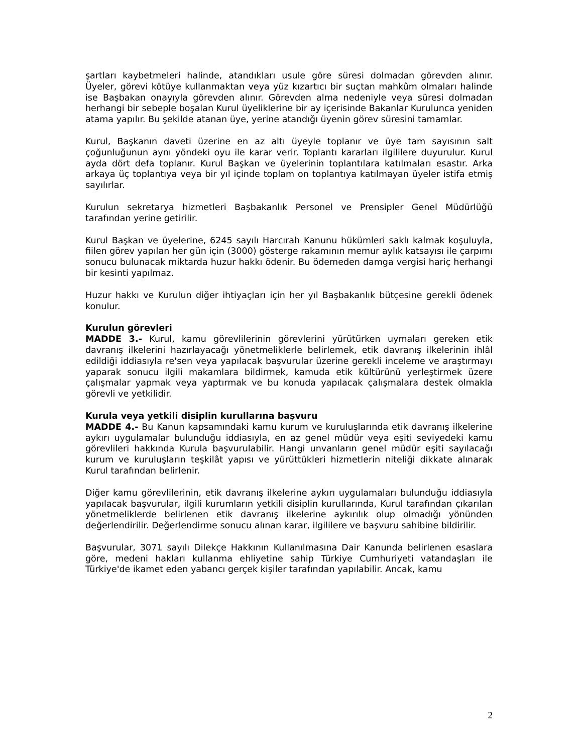şartları kaybetmeleri halinde, atandıkları usule göre süresi dolmadan görevden alınır. Üyeler, görevi kötüye kullanmaktan veya yüz kızartıcı bir suçtan mahkûm olmaları halinde ise Başbakan onayıyla görevden alınır. Görevden alma nedeniyle veya süresi dolmadan herhangi bir sebeple boşalan Kurul üyeliklerine bir ay içerisinde Bakanlar Kurulunca yeniden atama yapılır. Bu şekilde atanan üye, yerine atandığı üyenin görev süresini tamamlar.
Kurul, Başkanın daveti üzerine en az altı üyeyle toplanır ve üye tam sayısının salt çoğunluğunun aynı yöndeki oyu ile karar verir. Toplantı kararları ilgililere duyurulur. Kurul ayda dört defa toplanır. Kurul Başkan ve üyelerinin toplantılara katılmaları esastır. Arka arkaya üç toplantıya veya bir yıl içinde toplam on toplantıya katılmayan üyeler istifa etmiş sayılırlar.
Kurulun sekretarya hizmetleri Başbakanlık Personel ve Prensipler Genel Müdürlüğü tarafından yerine getirilir.
Kurul Başkan ve üyelerine, 6245 sayılı Harcırah Kanunu hükümleri saklı kalmak koşuluyla, fiilen görev yapılan her gün için (3000) gösterge rakamının memur aylık katsayısı ile çarpımı sonucu bulunacak miktarda huzur hakkı ödenir. Bu ödemeden damga vergisi hariç herhangi bir kesinti yapılmaz.
Huzur hakkı ve Kurulun diğer ihtiyaçları için her yıl Başbakanlık bütçesine gerekli ödenek konulur.
Kurulun görevleri
MADDE 3.- Kurul, kamu görevlilerinin görevlerini yürütürken uymaları gereken etik davranış ilkelerini hazırlayacağı yönetmeliklerle belirlemek, etik davranış ilkelerinin ihlâl edildiği iddiasıyla re'sen veya yapılacak başvurular üzerine gerekli inceleme ve araştırmayı yaparak sonucu ilgili makamlara bildirmek, kamuda etik kültürünü yerleştirmek üzere çalışmalar yapmak veya yaptırmak ve bu konuda yapılacak çalışmalara destek olmakla görevli ve yetkilidir.
Kurula veya yetkili disiplin kurullarına başvuru
MADDE 4.- Bu Kanun kapsamındaki kamu kurum ve kuruluşlarında etik davranış ilkelerine aykırı uygulamalar bulunduğu iddiasıyla, en az genel müdür veya eşiti seviyedeki kamu görevlileri hakkında Kurula başvurulabilir. Hangi unvanların genel müdür eşiti sayılacağı kurum ve kuruluşların teşkilât yapısı ve yürüttükleri hizmetlerin niteliği dikkate alınarak Kurul tarafından belirlenir.
Diğer kamu görevlilerinin, etik davranış ilkelerine aykırı uygulamaları bulunduğu iddiasıyla yapılacak başvurular, ilgili kurumların yetkili disiplin kurullarında, Kurul tarafından çıkarılan yönetmeliklerde belirlenen etik davranış ilkelerine aykırılık olup olmadığı yönünden değerlendirilir. Değerlendirme sonucu alınan karar, ilgililere ve başvuru sahibine bildirilir.
Başvurular, 3071 sayılı Dilekçe Hakkının Kullanılmasına Dair Kanunda belirlenen esaslara göre, medeni hakları kullanma ehliyetine sahip Türkiye Cumhuriyeti vatandaşları ile Türkiye'de ikamet eden yabancı gerçek kişiler tarafından yapılabilir. Ancak, kamu
2